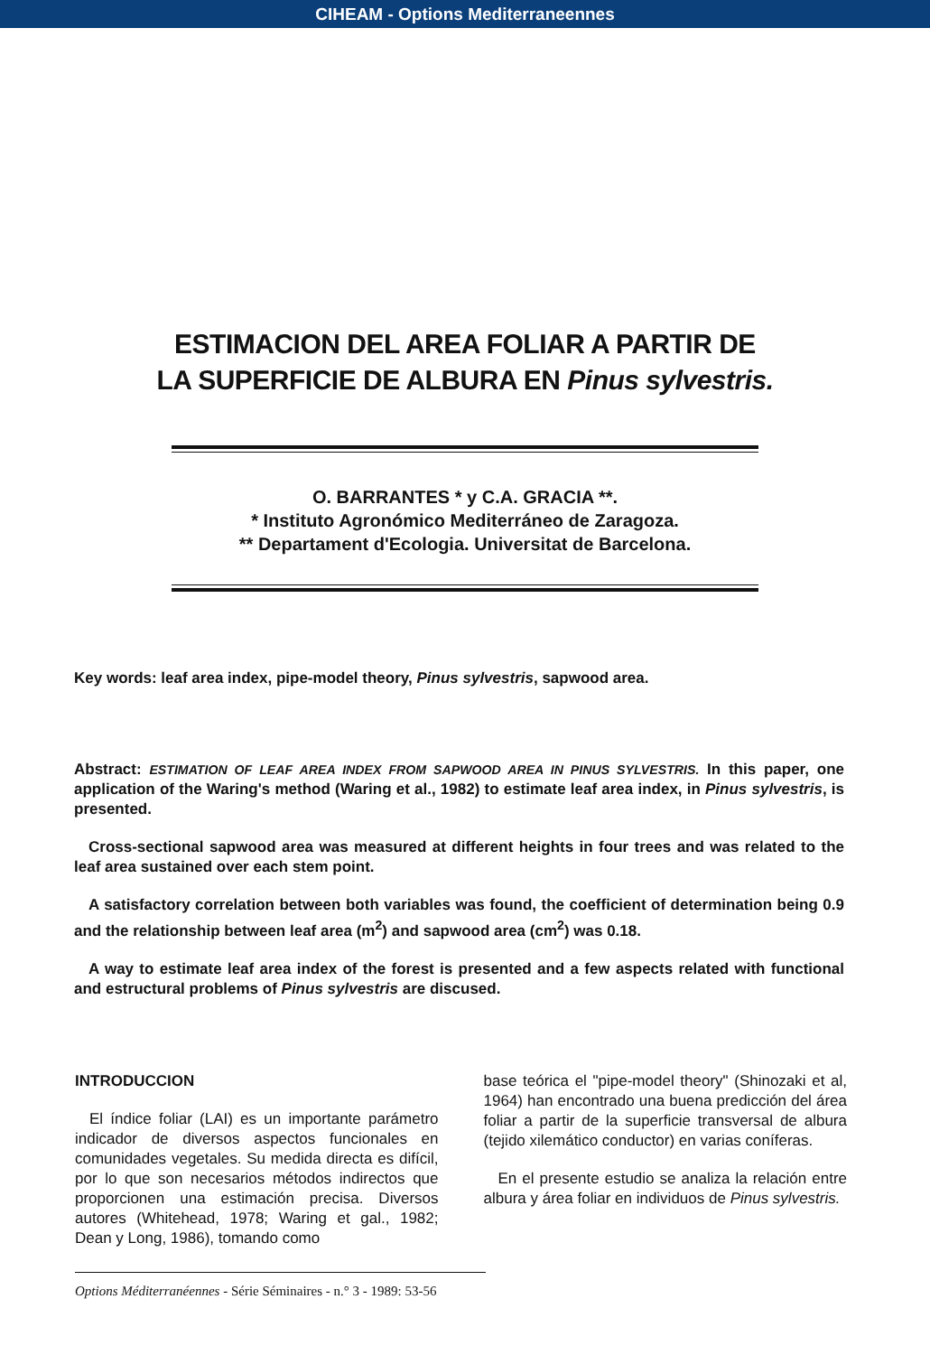CIHEAM - Options Mediterraneennes
ESTIMACION DEL AREA FOLIAR A PARTIR DE
LA SUPERFICIE DE ALBURA EN Pinus sylvestris.
O. BARRANTES * y C.A. GRACIA **.
* Instituto Agronómico Mediterráneo de Zaragoza.
** Departament d'Ecologia. Universitat de Barcelona.
Key words: leaf area index, pipe-model theory, Pinus sylvestris, sapwood area.
Abstract: ESTIMATION OF LEAF AREA INDEX FROM SAPWOOD AREA IN PINUS SYLVESTRIS. In this paper, one application of the Waring's method (Waring et al., 1982) to estimate leaf area index, in Pinus sylvestris, is presented.
Cross-sectional sapwood area was measured at different heights in four trees and was related to the leaf area sustained over each stem point.
A satisfactory correlation between both variables was found, the coefficient of determination being 0.9 and the relationship between leaf area (m<sup>2</sup>) and sapwood area (cm<sup>2</sup>) was 0.18.
A way to estimate leaf area index of the forest is presented and a few aspects related with functional and estructural problems of Pinus sylvestris are discused.
INTRODUCCION
El índice foliar (LAI) es un importante parámetro indicador de diversos aspectos funcionales en comunidades vegetales. Su medida directa es difícil, por lo que son necesarios métodos indirectos que proporcionen una estimación precisa. Diversos autores (Whitehead, 1978; Waring et gal., 1982; Dean y Long, 1986), tomando como
base teórica el "pipe-model theory" (Shinozaki et al, 1964) han encontrado una buena predicción del área foliar a partir de la superficie transversal de albura (tejido xilemático conductor) en varias coníferas.
En el presente estudio se analiza la relación entre albura y área foliar en individuos de Pinus sylvestris.
Options Méditerranéennes - Série Séminaires - n.° 3 - 1989: 53-56